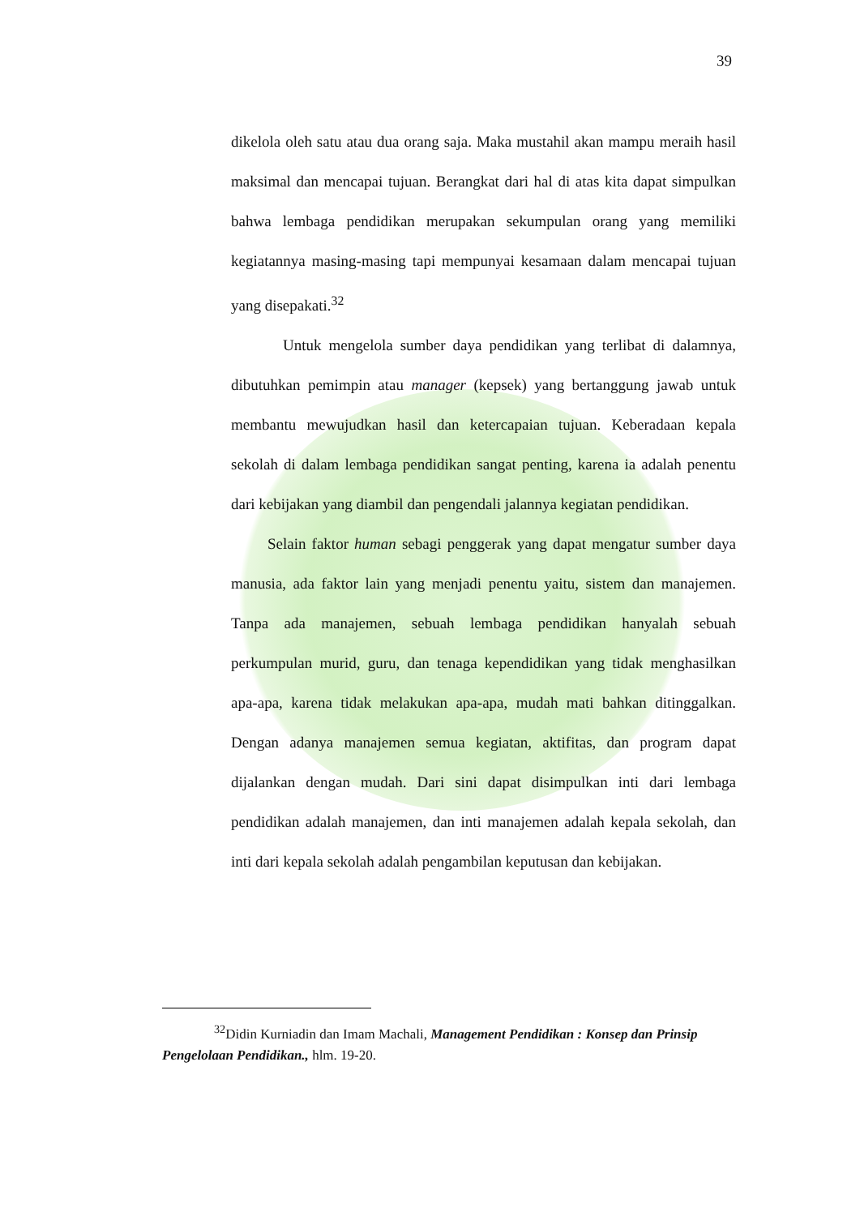39
dikelola oleh satu atau dua orang saja. Maka mustahil akan mampu meraih hasil maksimal dan mencapai tujuan. Berangkat dari hal di atas kita dapat simpulkan bahwa lembaga pendidikan merupakan sekumpulan orang yang memiliki kegiatannya masing-masing tapi mempunyai kesamaan dalam mencapai tujuan yang disepakati.<sup>32</sup>
Untuk mengelola sumber daya pendidikan yang terlibat di dalamnya, dibutuhkan pemimpin atau manager (kepsek) yang bertanggung jawab untuk membantu mewujudkan hasil dan ketercapaian tujuan. Keberadaan kepala sekolah di dalam lembaga pendidikan sangat penting, karena ia adalah penentu dari kebijakan yang diambil dan pengendali jalannya kegiatan pendidikan.
Selain faktor human sebagi penggerak yang dapat mengatur sumber daya manusia, ada faktor lain yang menjadi penentu yaitu, sistem dan manajemen. Tanpa ada manajemen, sebuah lembaga pendidikan hanyalah sebuah perkumpulan murid, guru, dan tenaga kependidikan yang tidak menghasilkan apa-apa, karena tidak melakukan apa-apa, mudah mati bahkan ditinggalkan. Dengan adanya manajemen semua kegiatan, aktifitas, dan program dapat dijalankan dengan mudah. Dari sini dapat disimpulkan inti dari lembaga pendidikan adalah manajemen, dan inti manajemen adalah kepala sekolah, dan inti dari kepala sekolah adalah pengambilan keputusan dan kebijakan.
<sup>32</sup> Didin Kurniadin dan Imam Machali, Management Pendidikan : Konsep dan Prinsip Pengelolaan Pendidikan., hlm. 19-20.